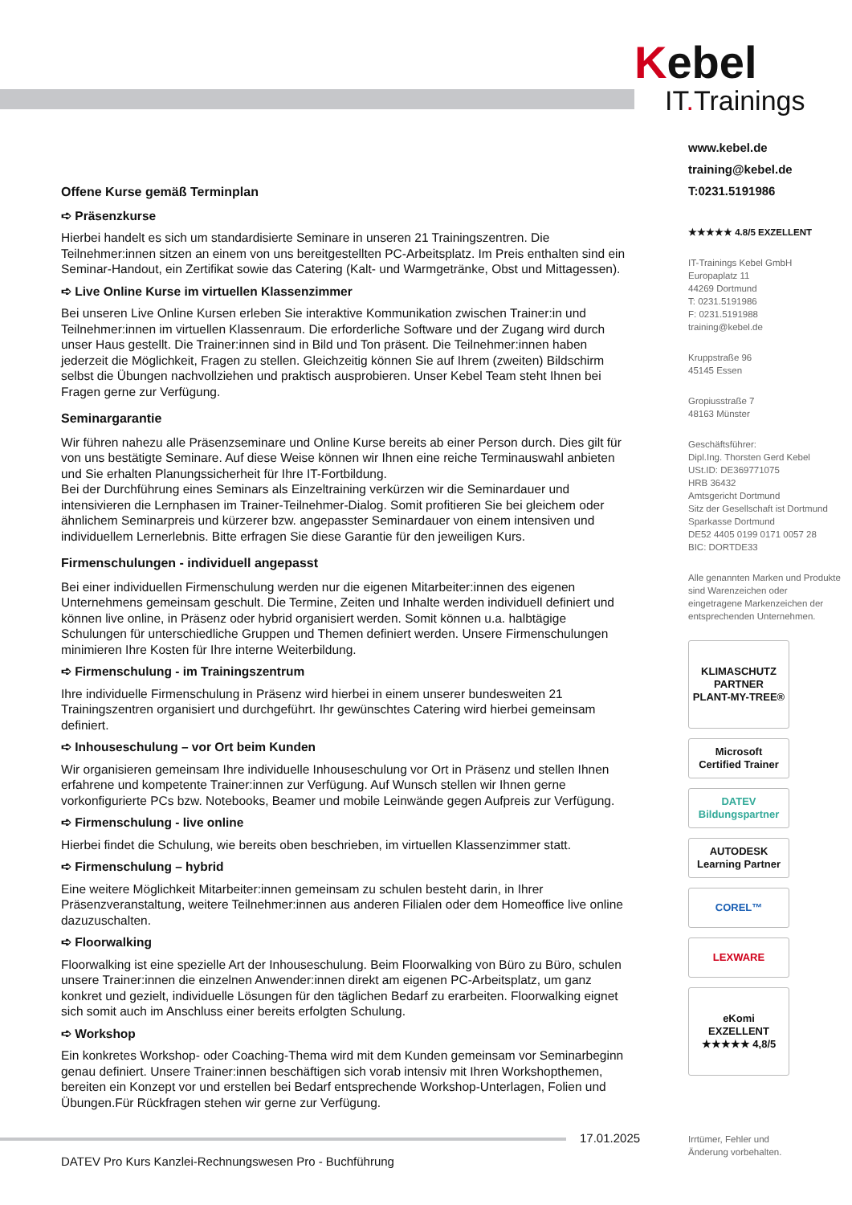Kebel
IT. Trainings
www.kebel.de
training@kebel.de
T:0231.5191986
★★★★★ 4.8/5 EXZELLENT
IT-Trainings Kebel GmbH
Europaplatz 11
44269 Dortmund
T: 0231.5191986
F: 0231.5191988
training@kebel.de
Kruppstraße 96
45145 Essen
Gropiusstraße 7
48163 Münster
Geschäftsführer:
Dipl.Ing. Thorsten Gerd Kebel
USt.ID: DE369771075
HRB 36432
Amtsgericht Dortmund
Sitz der Gesellschaft ist Dortmund
Sparkasse Dortmund
DE52 4405 0199 0171 0057 28
BIC: DORTDE33
Alle genannten Marken und Produkte sind Warenzeichen oder eingetragene Markenzeichen der entsprechenden Unternehmen.
KLIMASCHUTZ PARTNER
PLANT-MY-TREE®
Microsoft
Certified Trainer
DATEV Bildungspartner
AUTODESK
Learning Partner
COREL™
LEXWARE
eKomi
EXZELLENT
★★★★★ 4,8/5
Offene Kurse gemäß Terminplan
➪ Präsenzkurse
Hierbei handelt es sich um standardisierte Seminare in unseren 21 Trainingszentren. Die Teilnehmer:innen sitzen an einem von uns bereitgestellten PC-Arbeitsplatz. Im Preis enthalten sind ein Seminar-Handout, ein Zertifikat sowie das Catering (Kalt- und Warmgetränke, Obst und Mittagessen).
➪ Live Online Kurse im virtuellen Klassenzimmer
Bei unseren Live Online Kursen erleben Sie interaktive Kommunikation zwischen Trainer:in und Teilnehmer:innen im virtuellen Klassenraum. Die erforderliche Software und der Zugang wird durch unser Haus gestellt. Die Trainer:innen sind in Bild und Ton präsent. Die Teilnehmer:innen haben jederzeit die Möglichkeit, Fragen zu stellen. Gleichzeitig können Sie auf Ihrem (zweiten) Bildschirm selbst die Übungen nachvollziehen und praktisch ausprobieren. Unser Kebel Team steht Ihnen bei Fragen gerne zur Verfügung.
Seminargarantie
Wir führen nahezu alle Präsenzseminare und Online Kurse bereits ab einer Person durch. Dies gilt für von uns bestätigte Seminare. Auf diese Weise können wir Ihnen eine reiche Terminauswahl anbieten und Sie erhalten Planungssicherheit für Ihre IT-Fortbildung.
Bei der Durchführung eines Seminars als Einzeltraining verkürzen wir die Seminardauer und intensivieren die Lernphasen im Trainer-Teilnehmer-Dialog. Somit profitieren Sie bei gleichem oder ähnlichem Seminarpreis und kürzerer bzw. angepasster Seminardauer von einem intensiven und individuellem Lernerlebnis. Bitte erfragen Sie diese Garantie für den jeweiligen Kurs.
Firmenschulungen - individuell angepasst
Bei einer individuellen Firmenschulung werden nur die eigenen Mitarbeiter:innen des eigenen Unternehmens gemeinsam geschult. Die Termine, Zeiten und Inhalte werden individuell definiert und können live online, in Präsenz oder hybrid organisiert werden. Somit können u.a. halbtägige Schulungen für unterschiedliche Gruppen und Themen definiert werden. Unsere Firmenschulungen minimieren Ihre Kosten für Ihre interne Weiterbildung.
➪ Firmenschulung - im Trainingszentrum
Ihre individuelle Firmenschulung in Präsenz wird hierbei in einem unserer bundesweiten 21 Trainingszentren organisiert und durchgeführt. Ihr gewünschtes Catering wird hierbei gemeinsam definiert.
➪ Inhouseschulung – vor Ort beim Kunden
Wir organisieren gemeinsam Ihre individuelle Inhouseschulung vor Ort in Präsenz und stellen Ihnen erfahrene und kompetente Trainer:innen zur Verfügung. Auf Wunsch stellen wir Ihnen gerne vorkonfigurierte PCs bzw. Notebooks, Beamer und mobile Leinwände gegen Aufpreis zur Verfügung.
➪ Firmenschulung - live online
Hierbei findet die Schulung, wie bereits oben beschrieben, im virtuellen Klassenzimmer statt.
➪ Firmenschulung – hybrid
Eine weitere Möglichkeit Mitarbeiter:innen gemeinsam zu schulen besteht darin, in Ihrer Präsenzveranstaltung, weitere Teilnehmer:innen aus anderen Filialen oder dem Homeoffice live online dazuzuschalten.
➪ Floorwalking
Floorwalking ist eine spezielle Art der Inhouseschulung. Beim Floorwalking von Büro zu Büro, schulen unsere Trainer:innen die einzelnen Anwender:innen direkt am eigenen PC-Arbeitsplatz, um ganz konkret und gezielt, individuelle Lösungen für den täglichen Bedarf zu erarbeiten. Floorwalking eignet sich somit auch im Anschluss einer bereits erfolgten Schulung.
➪ Workshop
Ein konkretes Workshop- oder Coaching-Thema wird mit dem Kunden gemeinsam vor Seminarbeginn genau definiert. Unsere Trainer:innen beschäftigen sich vorab intensiv mit Ihren Workshopthemen, bereiten ein Konzept vor und erstellen bei Bedarf entsprechende Workshop-Unterlagen, Folien und Übungen.Für Rückfragen stehen wir gerne zur Verfügung.
17.01.2025
Irrtümer, Fehler und
Änderung vorbehalten.
DATEV Pro Kurs Kanzlei-Rechnungswesen Pro - Buchführung